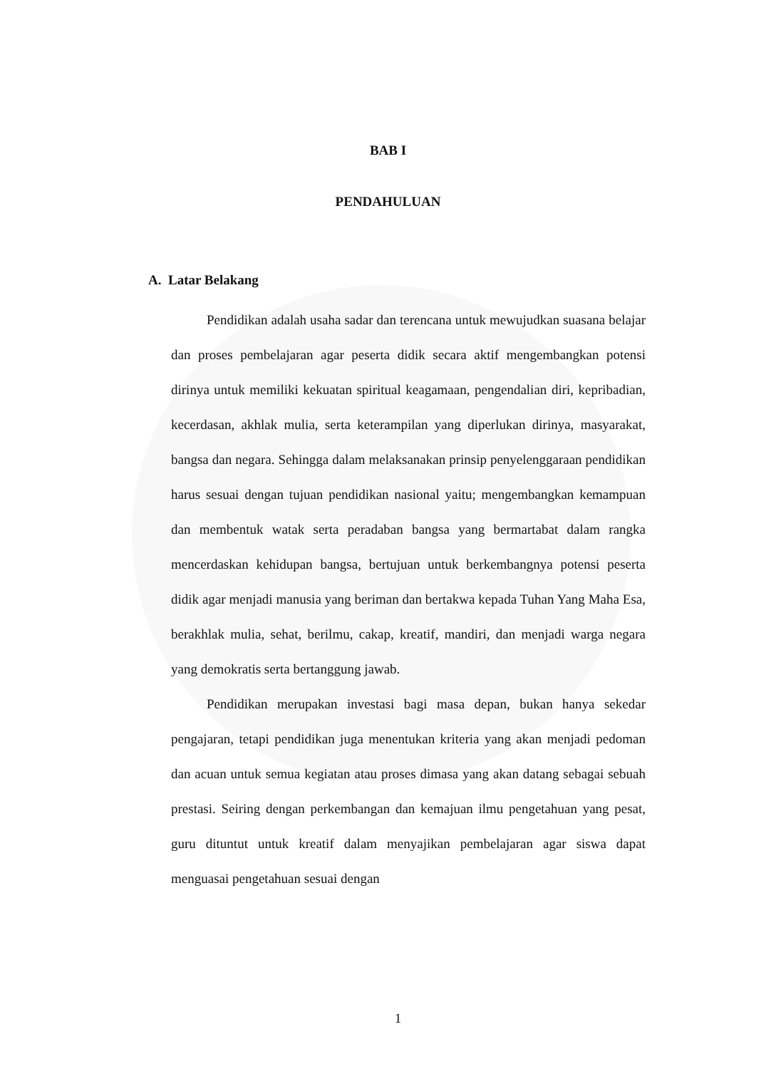BAB I
PENDAHULUAN
A. Latar Belakang
Pendidikan adalah usaha sadar dan terencana untuk mewujudkan suasana belajar dan proses pembelajaran agar peserta didik secara aktif mengembangkan potensi dirinya untuk memiliki kekuatan spiritual keagamaan, pengendalian diri, kepribadian, kecerdasan, akhlak mulia, serta keterampilan yang diperlukan dirinya, masyarakat, bangsa dan negara. Sehingga dalam melaksanakan prinsip penyelenggaraan pendidikan harus sesuai dengan tujuan pendidikan nasional yaitu; mengembangkan kemampuan dan membentuk watak serta peradaban bangsa yang bermartabat dalam rangka mencerdaskan kehidupan bangsa, bertujuan untuk berkembangnya potensi peserta didik agar menjadi manusia yang beriman dan bertakwa kepada Tuhan Yang Maha Esa, berakhlak mulia, sehat, berilmu, cakap, kreatif, mandiri, dan menjadi warga negara yang demokratis serta bertanggung jawab.
Pendidikan merupakan investasi bagi masa depan, bukan hanya sekedar pengajaran, tetapi pendidikan juga menentukan kriteria yang akan menjadi pedoman dan acuan untuk semua kegiatan atau proses dimasa yang akan datang sebagai sebuah prestasi. Seiring dengan perkembangan dan kemajuan ilmu pengetahuan yang pesat, guru dituntut untuk kreatif dalam menyajikan pembelajaran agar siswa dapat menguasai pengetahuan sesuai dengan
1